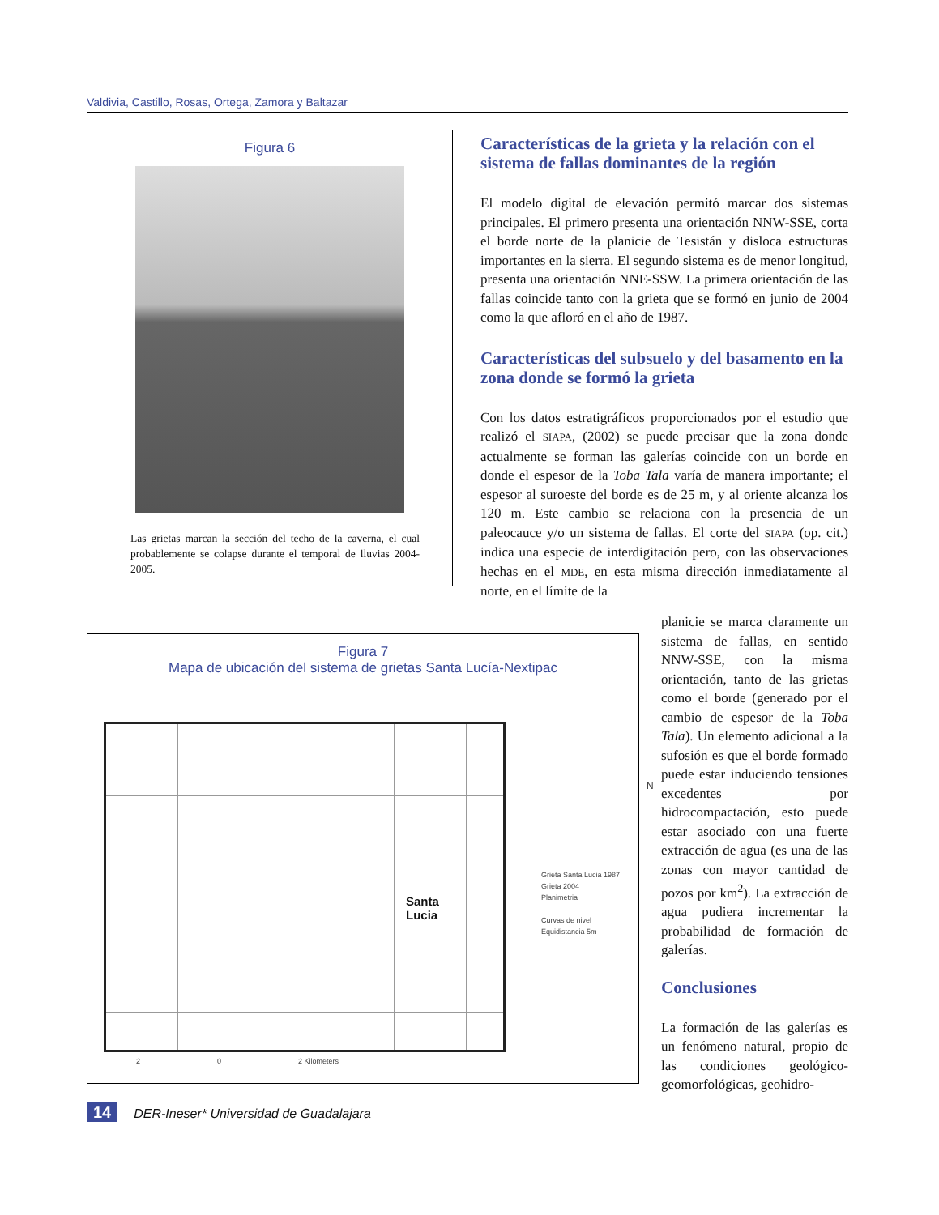Valdivia, Castillo, Rosas, Ortega, Zamora y Baltazar
Figura 6
Las grietas marcan la sección del techo de la caverna, el cual probablemente se colapse durante el temporal de lluvias 2004-2005.
Características de la grieta y la relación con el sistema de fallas dominantes de la región
El modelo digital de elevación permitó marcar dos sistemas principales. El primero presenta una orientación NNW-SSE, corta el borde norte de la planicie de Tesistán y disloca estructuras importantes en la sierra. El segundo sistema es de menor longitud, presenta una orientación NNE-SSW. La primera orientación de las fallas coincide tanto con la grieta que se formó en junio de 2004 como la que afloró en el año de 1987.
Características del subsuelo y del basamento en la zona donde se formó la grieta
Con los datos estratigráficos proporcionados por el estudio que realizó el SIAPA, (2002) se puede precisar que la zona donde actualmente se forman las galerías coincide con un borde en donde el espesor de la Toba Tala varía de manera importante; el espesor al suroeste del borde es de 25 m, y al oriente alcanza los 120 m. Este cambio se relaciona con la presencia de un paleocauce y/o un sistema de fallas. El corte del SIAPA (op. cit.) indica una especie de interdigitación pero, con las observaciones hechas en el MDE, en esta misma dirección inmediatamente al norte, en el límite de la
Figura 7
Mapa de ubicación del sistema de grietas Santa Lucía-Nextipac
Santa
Lucia
N
Grieta Santa Lucia 1987
Grieta 2004
Planimetria
Curvas de nivel
Equidistancia 5m
2 0 2 Kilometers
planicie se marca claramente un sistema de fallas, en sentido NNW-SSE, con la misma orientación, tanto de las grietas como el borde (generado por el cambio de espesor de la Toba Tala). Un elemento adicional a la sufosión es que el borde formado puede estar induciendo tensiones excedentes por hidrocompactación, esto puede estar asociado con una fuerte extracción de agua (es una de las zonas con mayor cantidad de pozos por km<sup>2</sup>). La extracción de agua pudiera incrementar la probabilidad de formación de galerías.
Conclusiones
La formación de las galerías es un fenómeno natural, propio de las condiciones geológico-geomorfológicas, geohidro-
14 DER-Ineser* Universidad de Guadalajara